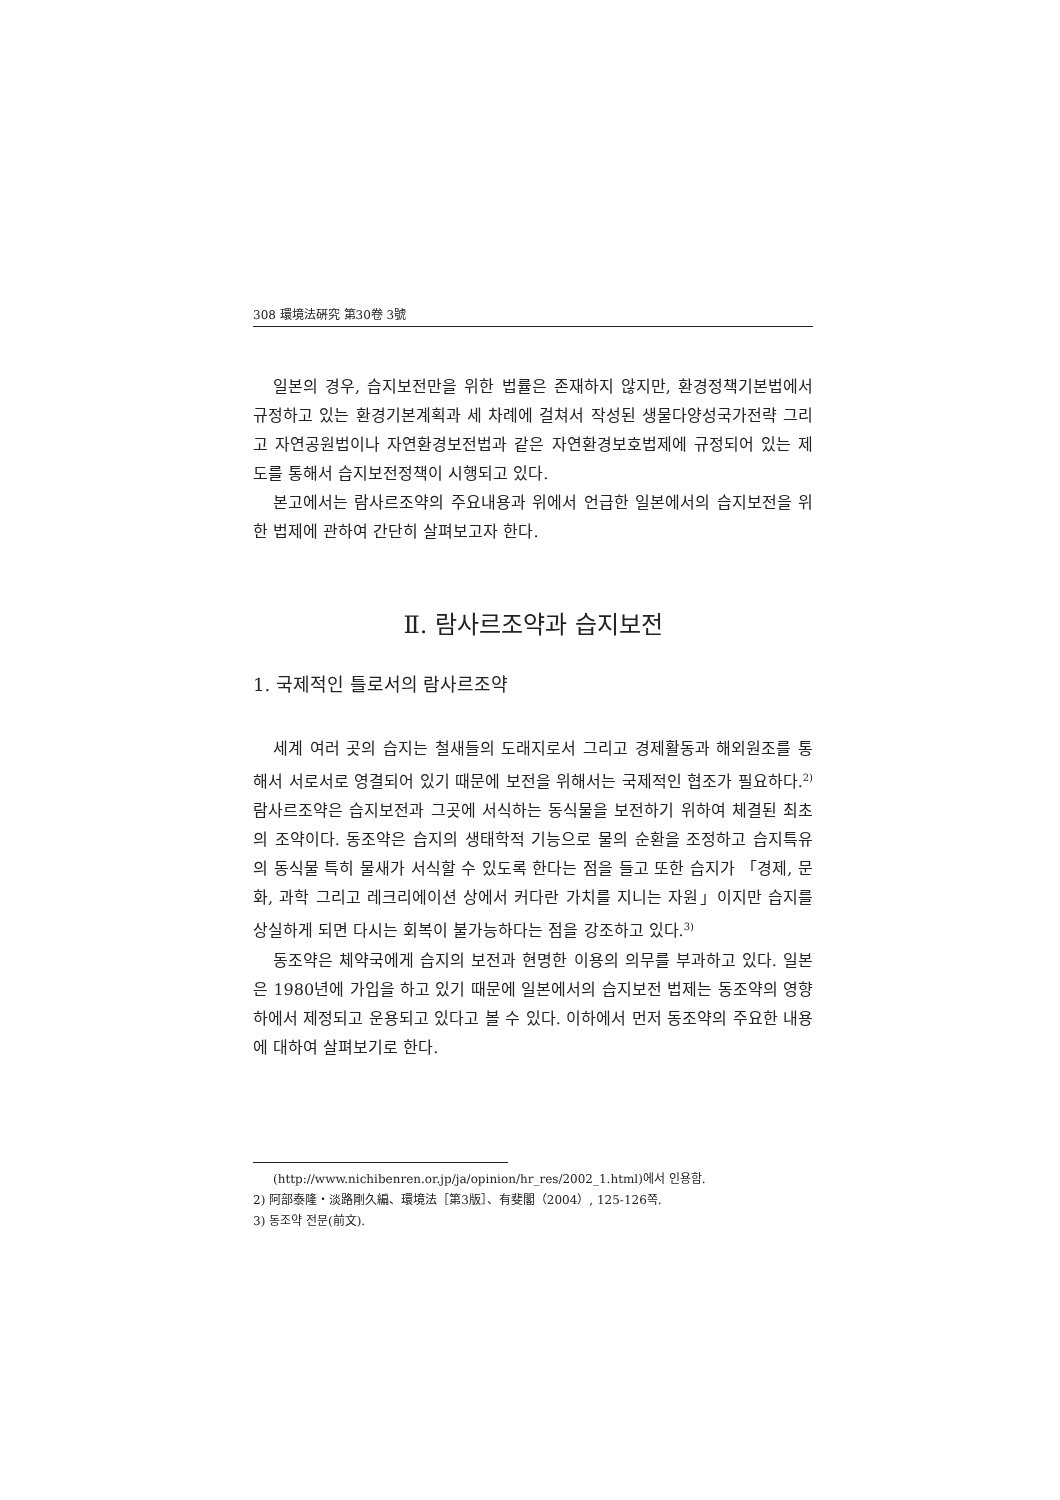308 環境法硏究 第30卷 3號
일본의 경우, 습지보전만을 위한 법률은 존재하지 않지만, 환경정책기본법에서 규정하고 있는 환경기본계획과 세 차례에 걸쳐서 작성된 생물다양성국가전략 그리고 자연공원법이나 자연환경보전법과 같은 자연환경보호법제에 규정되어 있는 제도를 통해서 습지보전정책이 시행되고 있다.
본고에서는 람사르조약의 주요내용과 위에서 언급한 일본에서의 습지보전을 위한 법제에 관하여 간단히 살펴보고자 한다.
Ⅱ. 람사르조약과 습지보전
1. 국제적인 틀로서의 람사르조약
세계 여러 곳의 습지는 철새들의 도래지로서 그리고 경제활동과 해외원조를 통해서 서로서로 영결되어 있기 때문에 보전을 위해서는 국제적인 협조가 필요하다.<sup>2)</sup> 람사르조약은 습지보전과 그곳에 서식하는 동식물을 보전하기 위하여 체결된 최초의 조약이다. 동조약은 습지의 생태학적 기능으로 물의 순환을 조정하고 습지특유의 동식물 특히 물새가 서식할 수 있도록 한다는 점을 들고 또한 습지가 「경제, 문화, 과학 그리고 레크리에이션 상에서 커다란 가치를 지니는 자원」이지만 습지를 상실하게 되면 다시는 회복이 불가능하다는 점을 강조하고 있다.<sup>3)</sup>
동조약은 체약국에게 습지의 보전과 현명한 이용의 의무를 부과하고 있다. 일본은 1980년에 가입을 하고 있기 때문에 일본에서의 습지보전 법제는 동조약의 영향하에서 제정되고 운용되고 있다고 볼 수 있다. 이하에서 먼저 동조약의 주요한 내용에 대하여 살펴보기로 한다.
(http://www.nichibenren.or.jp/ja/opinion/hr_res/2002_1.html)에서 인용함.
2) 阿部泰隆・淡路剛久編、環境法［第3版］、有斐閣（2004）, 125-126쪽.
3) 동조약 전문(前文).